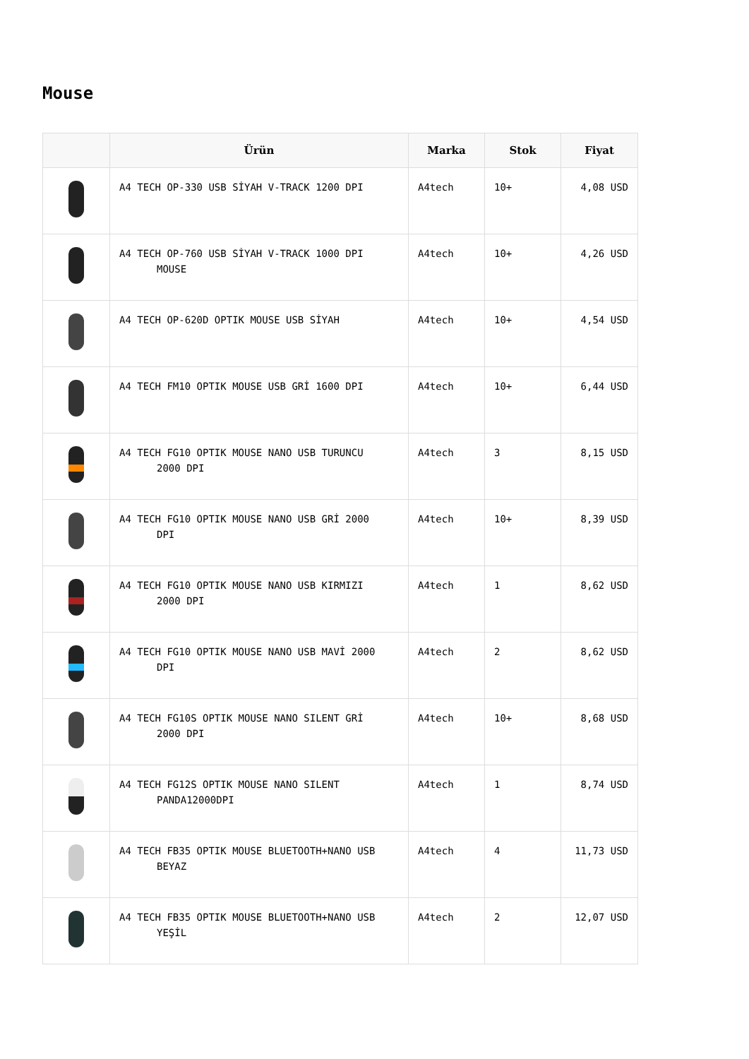Mouse
| | Ürün | Marka | Stok | Fiyat |
| --- | --- | --- | --- | --- |
| | A4 TECH OP-330 USB SİYAH V-TRACK 1200 DPI | A4tech | 10+ | 4,08 USD |
| | A4 TECH OP-760 USB SİYAH V-TRACK 1000 DPI MOUSE | A4tech | 10+ | 4,26 USD |
| | A4 TECH OP-620D OPTIK MOUSE USB SİYAH | A4tech | 10+ | 4,54 USD |
| | A4 TECH FM10 OPTIK MOUSE USB GRİ 1600 DPI | A4tech | 10+ | 6,44 USD |
| | A4 TECH FG10 OPTIK MOUSE NANO USB TURUNCU 2000 DPI | A4tech | 3 | 8,15 USD |
| | A4 TECH FG10 OPTIK MOUSE NANO USB GRİ 2000 DPI | A4tech | 10+ | 8,39 USD |
| | A4 TECH FG10 OPTIK MOUSE NANO USB KIRMIZI 2000 DPI | A4tech | 1 | 8,62 USD |
| | A4 TECH FG10 OPTIK MOUSE NANO USB MAVİ 2000 DPI | A4tech | 2 | 8,62 USD |
| | A4 TECH FG10S OPTIK MOUSE NANO SILENT GRİ 2000 DPI | A4tech | 10+ | 8,68 USD |
| | A4 TECH FG12S OPTIK MOUSE NANO SILENT PANDA12000DPI | A4tech | 1 | 8,74 USD |
| | A4 TECH FB35 OPTIK MOUSE BLUETOOTH+NANO USB BEYAZ | A4tech | 4 | 11,73 USD |
| | A4 TECH FB35 OPTIK MOUSE BLUETOOTH+NANO USB YEŞİL | A4tech | 2 | 12,07 USD |